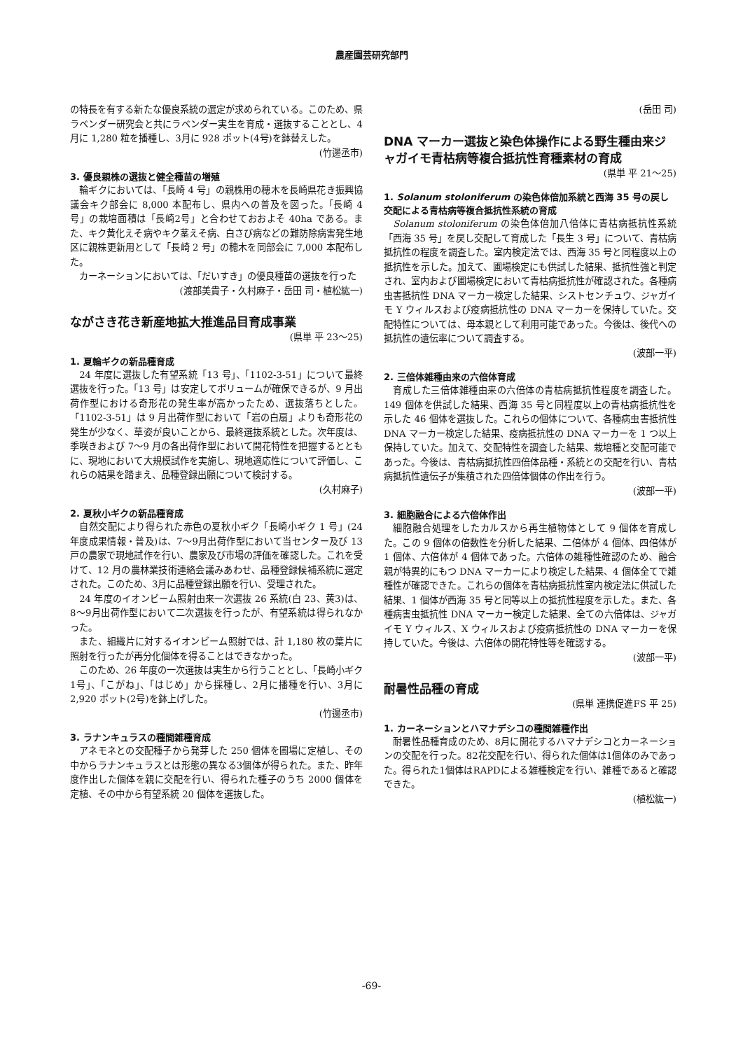農産園芸研究部門
の特長を有する新たな優良系統の選定が求められている。このため、県ラベンダー研究会と共にラベンダー実生を育成・選抜することとし、4月に 1,280 粒を播種し、3月に 928 ポット(4号)を鉢替えした。
(竹邊丞市)
3. 優良親株の選抜と健全種苗の増殖
輪ギクにおいては、「長崎 4 号」の親株用の穂木を長崎県花き振興協議会キク部会に 8,000 本配布し、県内への普及を図った。「長崎 4 号」の栽培面積は「長崎2号」と合わせておおよそ 40ha である。また、キク黄化えそ病やキク茎えそ病、白さび病などの難防除病害発生地区に親株更新用として「長崎 2 号」の穂木を同部会に 7,000 本配布した。
カーネーションにおいては、「だいすき」の優良種苗の選抜を行った
(渡部美貴子・久村麻子・岳田 司・植松紘一)
ながさき花き新産地拡大推進品目育成事業
(県単 平 23～25)
1. 夏輪ギクの新品種育成
24 年度に選抜した有望系統「13 号」、「1102-3-51」について最終選抜を行った。「13 号」は安定してボリュームが確保できるが、9 月出荷作型における奇形花の発生率が高かったため、選抜落ちとした。「1102-3-51」は 9 月出荷作型において「岩の白扇」よりも奇形花の発生が少なく、草姿が良いことから、最終選抜系統とした。次年度は、季咲きおよび 7～9 月の各出荷作型において開花特性を把握するとともに、現地において大規模試作を実施し、現地適応性について評価し、これらの結果を踏まえ、品種登録出願について検討する。
(久村麻子)
2. 夏秋小ギクの新品種育成
自然交配により得られた赤色の夏秋小ギク「長崎小ギク 1 号」(24 年度成果情報・普及)は、7～9月出荷作型において当センター及び 13 戸の農家で現地試作を行い、農家及び市場の評価を確認した。これを受けて、12 月の農林業技術連絡会議みあわせ、品種登録候補系統に選定された。このため、3月に品種登録出願を行い、受理された。
24 年度のイオンビーム照射由来一次選抜 26 系統(白 23、黄3)は、8～9月出荷作型において二次選抜を行ったが、有望系統は得られなかった。
また、組織片に対するイオンビーム照射では、計 1,180 枚の葉片に照射を行ったが再分化個体を得ることはできなかった。
このため、26 年度の一次選抜は実生から行うこととし、「長崎小ギク1号」、「こがね」、「はじめ」から採種し、2月に播種を行い、3月に 2,920 ポット(2号)を鉢上げした。
(竹邊丞市)
3. ラナンキュラスの種間雑種育成
アネモネとの交配種子から発芽した 250 個体を圃場に定植し、その中からラナンキュラスとは形態の異なる3個体が得られた。また、昨年度作出した個体を親に交配を行い、得られた種子のうち 2000 個体を定植、その中から有望系統 20 個体を選抜した。
(岳田 司)
DNA マーカー選抜と染色体操作による野生種由来ジャガイモ青枯病等複合抵抗性育種素材の育成
(県単 平 21～25)
1. Solanum stoloniferum の染色体倍加系統と西海 35 号の戻し交配による青枯病等複合抵抗性系統の育成
Solanum stoloniferum の染色体倍加八倍体に青枯病抵抗性系統「西海 35 号」を戻し交配して育成した「長生 3 号」について、青枯病抵抗性の程度を調査した。室内検定法では、西海 35 号と同程度以上の抵抗性を示した。加えて、圃場検定にも供試した結果、抵抗性強と判定され、室内および圃場検定において青枯病抵抗性が確認された。各種病虫害抵抗性 DNA マーカー検定した結果、シストセンチュウ、ジャガイモ Y ウィルスおよび疫病抵抗性の DNA マーカーを保持していた。交配特性については、母本親として利用可能であった。今後は、後代への抵抗性の遺伝率について調査する。
(波部一平)
2. 三倍体雑種由来の六倍体育成
育成した三倍体雑種由来の六倍体の青枯病抵抗性程度を調査した。149 個体を供試した結果、西海 35 号と同程度以上の青枯病抵抗性を示した 46 個体を選抜した。これらの個体について、各種病虫害抵抗性 DNA マーカー検定した結果、疫病抵抗性の DNA マーカーを 1 つ以上保持していた。加えて、交配特性を調査した結果、栽培種と交配可能であった。今後は、青枯病抵抗性四倍体品種・系統との交配を行い、青枯病抵抗性遺伝子が集積された四倍体個体の作出を行う。
(波部一平)
3. 細胞融合による六倍体作出
細胞融合処理をしたカルスから再生植物体として 9 個体を育成した。この 9 個体の倍数性を分析した結果、二倍体が 4 個体、四倍体が 1 個体、六倍体が 4 個体であった。六倍体の雑種性確認のため、融合親が特異的にもつ DNA マーカーにより検定した結果、4 個体全てで雑種性が確認できた。これらの個体を青枯病抵抗性室内検定法に供試した結果、1 個体が西海 35 号と同等以上の抵抗性程度を示した。また、各種病害虫抵抗性 DNA マーカー検定した結果、全ての六倍体は、ジャガイモ Y ウィルス、X ウィルスおよび疫病抵抗性の DNA マーカーを保持していた。今後は、六倍体の開花特性等を確認する。
(波部一平)
耐暑性品種の育成
(県単 連携促進FS 平 25)
1. カーネーションとハマナデシコの種間雑種作出
耐暑性品種育成のため、8月に開花するハマナデシコとカーネーションの交配を行った。82花交配を行い、得られた個体は1個体のみであった。得られた1個体はRAPDによる雑種検定を行い、雑種であると確認できた。
(植松紘一)
-69-